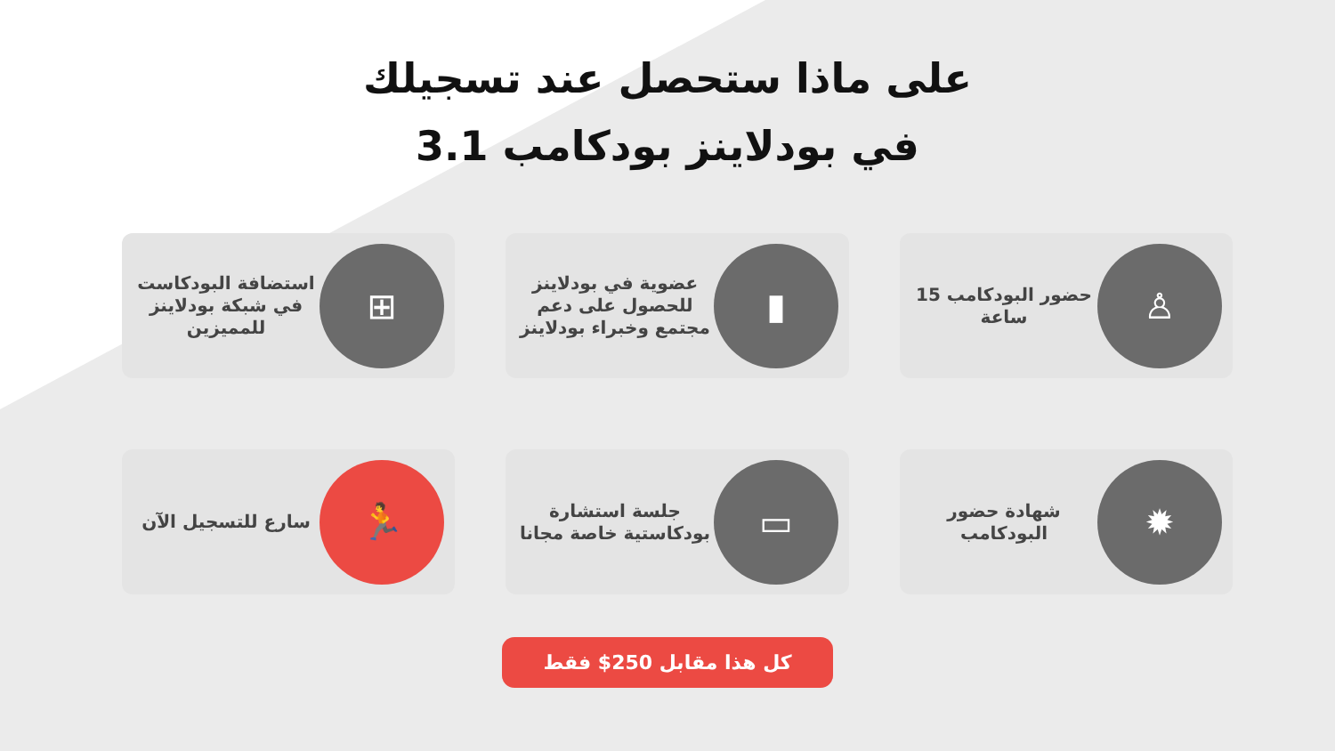على ماذا ستحصل عند تسجيلك
في بودلاينز بودكامب 3.1
♙
حضور البودكامب 15 ساعة
▮
عضوية في بودلاينز للحصول على دعم مجتمع وخبراء بودلاينز
⊞
استضافة البودكاست في شبكة بودلاينز للمميزين
✹
شهادة حضور البودكامب
▭
جلسة استشارة بودكاستية خاصة مجانا
🏃
سارع للتسجيل الآن
كل هذا مقابل 250$ فقط